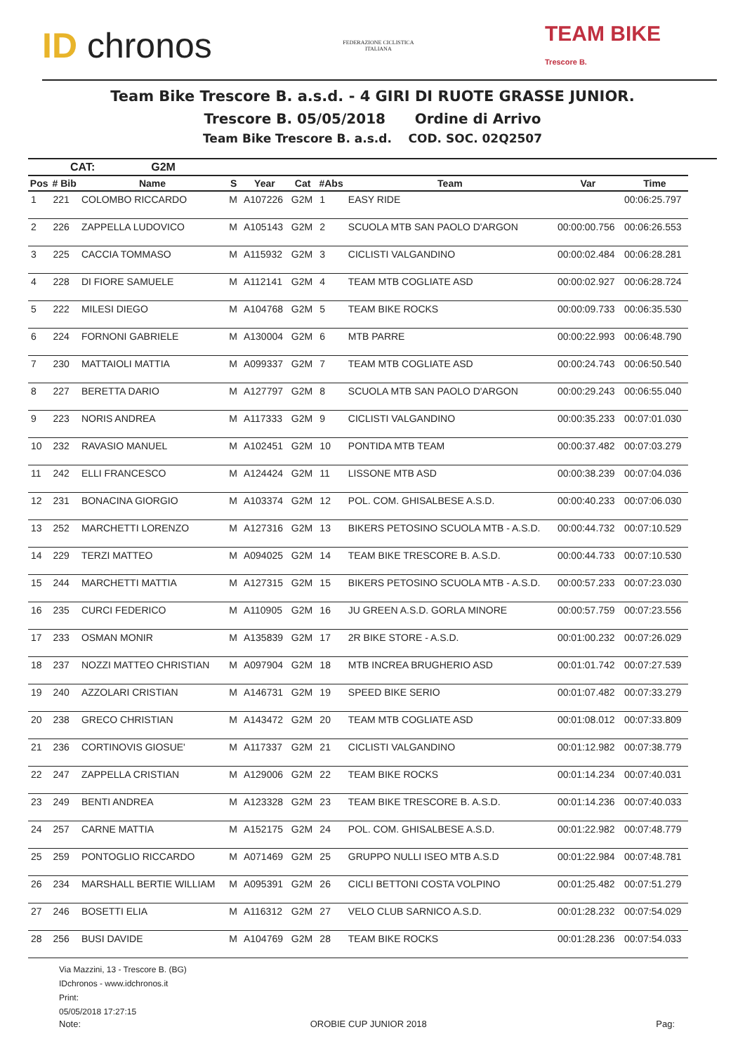ID chronos
FEDERAZIONE CICLISTICA
ITALIANA
TEAM BIKE
Trescore B.
Team Bike Trescore B. a.s.d. - 4 GIRI DI RUOTE GRASSE JUNIOR.
Trescore B. 05/05/2018 Ordine di Arrivo
Team Bike Trescore B. a.s.d. COD. SOC. 02Q2507
CAT: G2M
| Pos | # Bib | Name | S | Year | Cat | #Abs | Team | Var | Time |
| --- | --- | --- | --- | --- | --- | --- | --- | --- | --- |
| 1 | 221 | COLOMBO RICCARDO | M | A107226 | G2M | 1 | EASY RIDE | | 00:06:25.797 |
| 2 | 226 | ZAPPELLA LUDOVICO | M | A105143 | G2M | 2 | SCUOLA MTB SAN PAOLO D'ARGON | 00:00:00.756 | 00:06:26.553 |
| 3 | 225 | CACCIA TOMMASO | M | A115932 | G2M | 3 | CICLISTI VALGANDINO | 00:00:02.484 | 00:06:28.281 |
| 4 | 228 | DI FIORE SAMUELE | M | A112141 | G2M | 4 | TEAM MTB COGLIATE ASD | 00:00:02.927 | 00:06:28.724 |
| 5 | 222 | MILESI DIEGO | M | A104768 | G2M | 5 | TEAM BIKE ROCKS | 00:00:09.733 | 00:06:35.530 |
| 6 | 224 | FORNONI GABRIELE | M | A130004 | G2M | 6 | MTB PARRE | 00:00:22.993 | 00:06:48.790 |
| 7 | 230 | MATTAIOLI MATTIA | M | A099337 | G2M | 7 | TEAM MTB COGLIATE ASD | 00:00:24.743 | 00:06:50.540 |
| 8 | 227 | BERETTA DARIO | M | A127797 | G2M | 8 | SCUOLA MTB SAN PAOLO D'ARGON | 00:00:29.243 | 00:06:55.040 |
| 9 | 223 | NORIS ANDREA | M | A117333 | G2M | 9 | CICLISTI VALGANDINO | 00:00:35.233 | 00:07:01.030 |
| 10 | 232 | RAVASIO MANUEL | M | A102451 | G2M | 10 | PONTIDA MTB TEAM | 00:00:37.482 | 00:07:03.279 |
| 11 | 242 | ELLI FRANCESCO | M | A124424 | G2M | 11 | LISSONE MTB ASD | 00:00:38.239 | 00:07:04.036 |
| 12 | 231 | BONACINA GIORGIO | M | A103374 | G2M | 12 | POL. COM. GHISALBESE A.S.D. | 00:00:40.233 | 00:07:06.030 |
| 13 | 252 | MARCHETTI LORENZO | M | A127316 | G2M | 13 | BIKERS PETOSINO SCUOLA MTB - A.S.D. | 00:00:44.732 | 00:07:10.529 |
| 14 | 229 | TERZI MATTEO | M | A094025 | G2M | 14 | TEAM BIKE TRESCORE B. A.S.D. | 00:00:44.733 | 00:07:10.530 |
| 15 | 244 | MARCHETTI MATTIA | M | A127315 | G2M | 15 | BIKERS PETOSINO SCUOLA MTB - A.S.D. | 00:00:57.233 | 00:07:23.030 |
| 16 | 235 | CURCI FEDERICO | M | A110905 | G2M | 16 | JU GREEN A.S.D. GORLA MINORE | 00:00:57.759 | 00:07:23.556 |
| 17 | 233 | OSMAN MONIR | M | A135839 | G2M | 17 | 2R BIKE STORE - A.S.D. | 00:01:00.232 | 00:07:26.029 |
| 18 | 237 | NOZZI MATTEO CHRISTIAN | M | A097904 | G2M | 18 | MTB INCREA BRUGHERIO ASD | 00:01:01.742 | 00:07:27.539 |
| 19 | 240 | AZZOLARI CRISTIAN | M | A146731 | G2M | 19 | SPEED BIKE SERIO | 00:01:07.482 | 00:07:33.279 |
| 20 | 238 | GRECO CHRISTIAN | M | A143472 | G2M | 20 | TEAM MTB COGLIATE ASD | 00:01:08.012 | 00:07:33.809 |
| 21 | 236 | CORTINOVIS GIOSUE' | M | A117337 | G2M | 21 | CICLISTI VALGANDINO | 00:01:12.982 | 00:07:38.779 |
| 22 | 247 | ZAPPELLA CRISTIAN | M | A129006 | G2M | 22 | TEAM BIKE ROCKS | 00:01:14.234 | 00:07:40.031 |
| 23 | 249 | BENTI ANDREA | M | A123328 | G2M | 23 | TEAM BIKE TRESCORE B. A.S.D. | 00:01:14.236 | 00:07:40.033 |
| 24 | 257 | CARNE MATTIA | M | A152175 | G2M | 24 | POL. COM. GHISALBESE A.S.D. | 00:01:22.982 | 00:07:48.779 |
| 25 | 259 | PONTOGLIO RICCARDO | M | A071469 | G2M | 25 | GRUPPO NULLI ISEO MTB A.S.D | 00:01:22.984 | 00:07:48.781 |
| 26 | 234 | MARSHALL BERTIE WILLIAM | M | A095391 | G2M | 26 | CICLI BETTONI COSTA VOLPINO | 00:01:25.482 | 00:07:51.279 |
| 27 | 246 | BOSETTI ELIA | M | A116312 | G2M | 27 | VELO CLUB SARNICO A.S.D. | 00:01:28.232 | 00:07:54.029 |
| 28 | 256 | BUSI DAVIDE | M | A104769 | G2M | 28 | TEAM BIKE ROCKS | 00:01:28.236 | 00:07:54.033 |
Via Mazzini, 13 - Trescore B. (BG)
IDchronos - www.idchronos.it
Print:
05/05/2018 17:27:15
Note: OROBIE CUP JUNIOR 2018 Pag: